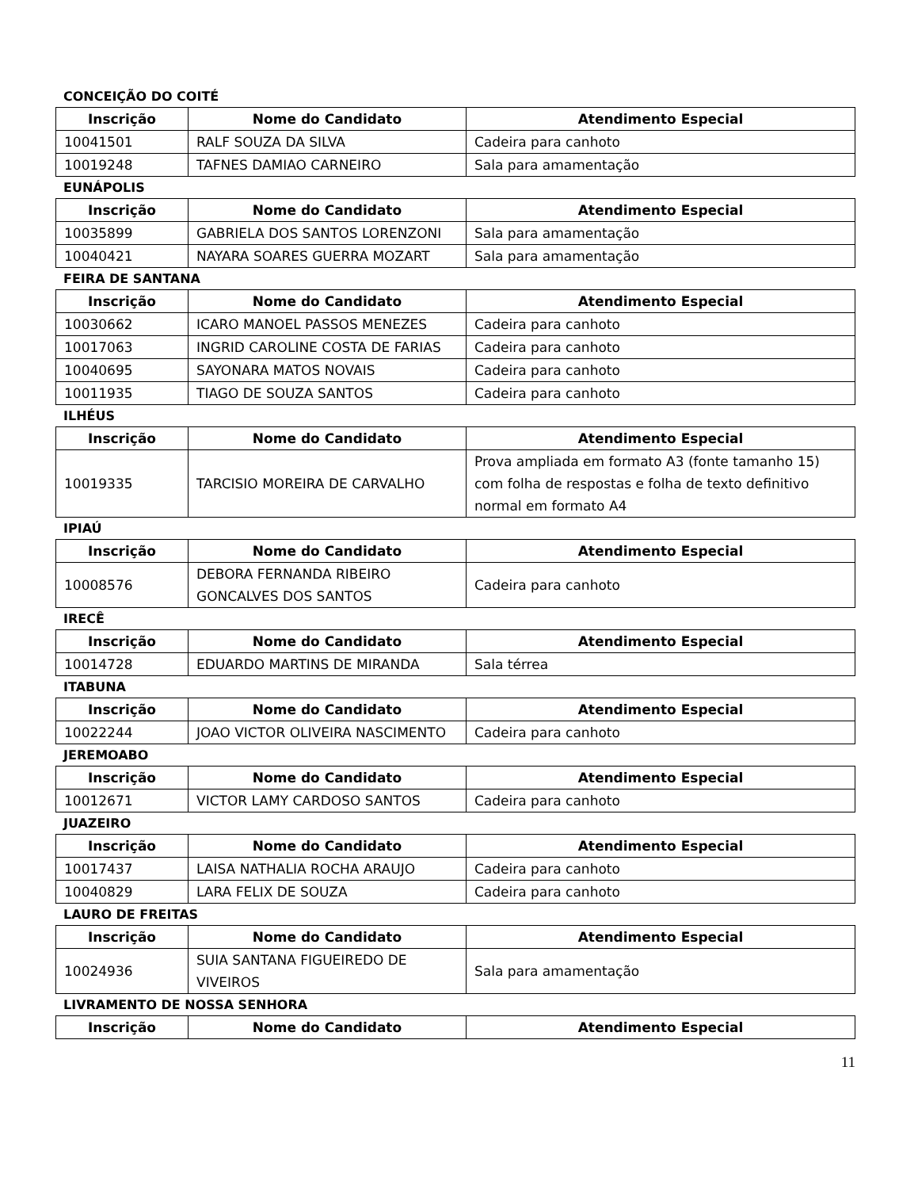CONCEIÇÃO DO COITÉ
| Inscrição | Nome do Candidato | Atendimento Especial |
| --- | --- | --- |
| 10041501 | RALF SOUZA DA SILVA | Cadeira para canhoto |
| 10019248 | TAFNES DAMIAO CARNEIRO | Sala para amamentação |
EUNÁPOLIS
| Inscrição | Nome do Candidato | Atendimento Especial |
| --- | --- | --- |
| 10035899 | GABRIELA DOS SANTOS LORENZONI | Sala para amamentação |
| 10040421 | NAYARA SOARES GUERRA MOZART | Sala para amamentação |
FEIRA DE SANTANA
| Inscrição | Nome do Candidato | Atendimento Especial |
| --- | --- | --- |
| 10030662 | ICARO MANOEL PASSOS MENEZES | Cadeira para canhoto |
| 10017063 | INGRID CAROLINE COSTA DE FARIAS | Cadeira para canhoto |
| 10040695 | SAYONARA MATOS NOVAIS | Cadeira para canhoto |
| 10011935 | TIAGO DE SOUZA SANTOS | Cadeira para canhoto |
ILHÉUS
| Inscrição | Nome do Candidato | Atendimento Especial |
| --- | --- | --- |
| 10019335 | TARCISIO MOREIRA DE CARVALHO | Prova ampliada em formato A3 (fonte tamanho 15) com folha de respostas e folha de texto definitivo normal em formato A4 |
IPIAÚ
| Inscrição | Nome do Candidato | Atendimento Especial |
| --- | --- | --- |
| 10008576 | DEBORA FERNANDA RIBEIRO GONCALVES DOS SANTOS | Cadeira para canhoto |
IRECÊ
| Inscrição | Nome do Candidato | Atendimento Especial |
| --- | --- | --- |
| 10014728 | EDUARDO MARTINS DE MIRANDA | Sala térrea |
ITABUNA
| Inscrição | Nome do Candidato | Atendimento Especial |
| --- | --- | --- |
| 10022244 | JOAO VICTOR OLIVEIRA NASCIMENTO | Cadeira para canhoto |
JEREMOABO
| Inscrição | Nome do Candidato | Atendimento Especial |
| --- | --- | --- |
| 10012671 | VICTOR LAMY CARDOSO SANTOS | Cadeira para canhoto |
JUAZEIRO
| Inscrição | Nome do Candidato | Atendimento Especial |
| --- | --- | --- |
| 10017437 | LAISA NATHALIA ROCHA ARAUJO | Cadeira para canhoto |
| 10040829 | LARA FELIX DE SOUZA | Cadeira para canhoto |
LAURO DE FREITAS
| Inscrição | Nome do Candidato | Atendimento Especial |
| --- | --- | --- |
| 10024936 | SUIA SANTANA FIGUEIREDO DE VIVEIROS | Sala para amamentação |
LIVRAMENTO DE NOSSA SENHORA
| Inscrição | Nome do Candidato | Atendimento Especial |
| --- | --- | --- |
11